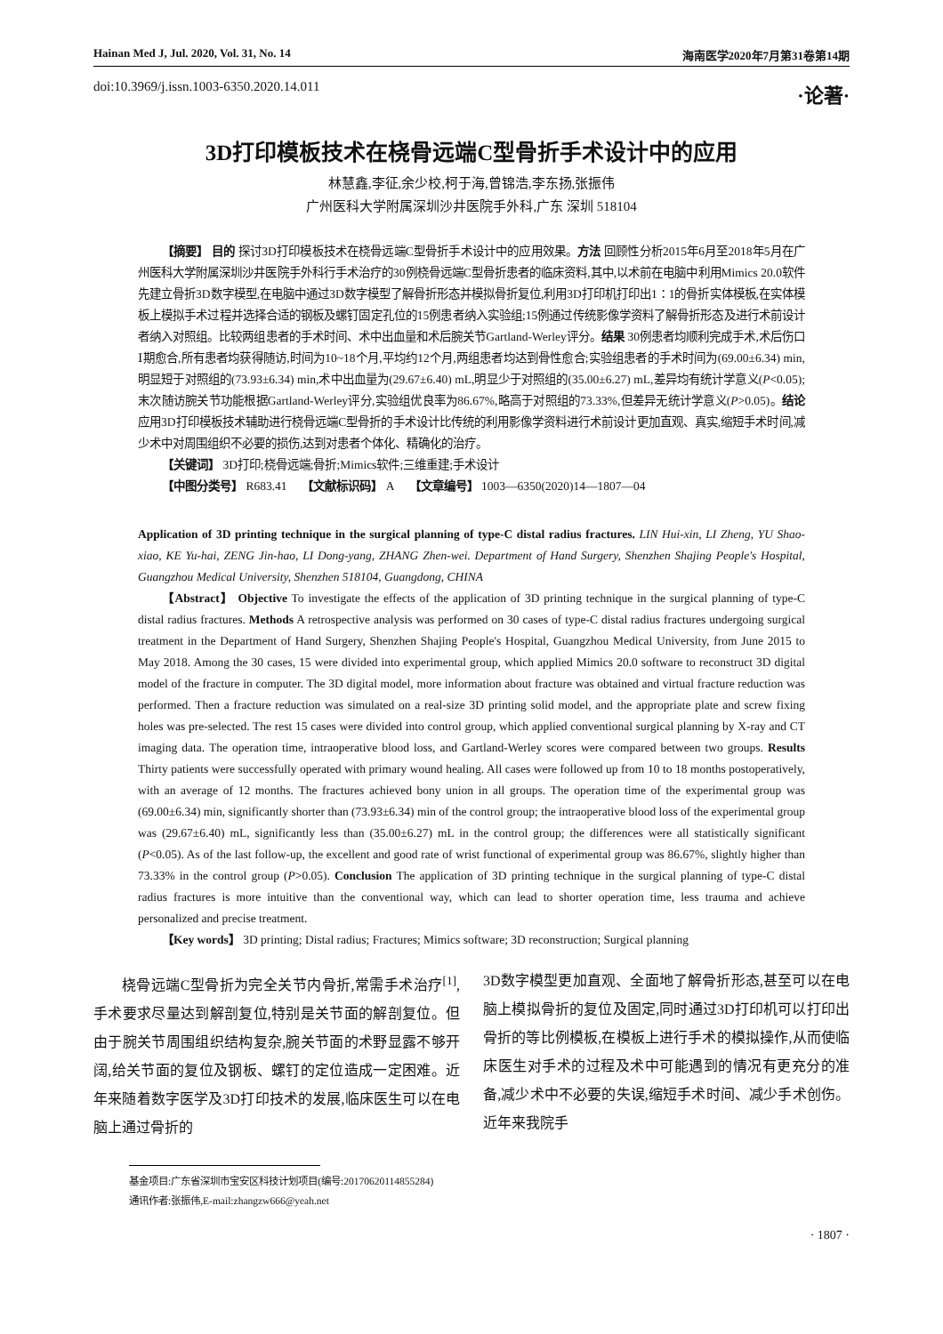Hainan Med J, Jul. 2020, Vol. 31, No. 14 海南医学2020年7月第31卷第14期
doi:10.3969/j.issn.1003-6350.2020.14.011 ·论著·
3D打印模板技术在桡骨远端C型骨折手术设计中的应用
林慧鑫,李征,余少校,柯于海,曾锦浩,李东扬,张振伟
广州医科大学附属深圳沙井医院手外科,广东 深圳 518104
【摘要】 目的 探讨3D打印模板技术在桡骨远端C型骨折手术设计中的应用效果。方法 回顾性分析2015年6月至2018年5月在广州医科大学附属深圳沙井医院手外科行手术治疗的30例桡骨远端C型骨折患者的临床资料,其中,以术前在电脑中利用Mimics 20.0软件先建立骨折3D数字模型,在电脑中通过3D数字模型了解骨折形态并模拟骨折复位,利用3D打印机打印出1∶1的骨折实体模板,在实体模板上模拟手术过程并选择合适的钢板及螺钉固定孔位的15例患者纳入实验组;15例通过传统影像学资料了解骨折形态及进行术前设计者纳入对照组。比较两组患者的手术时间、术中出血量和术后腕关节Gartland-Werley评分。结果 30例患者均顺利完成手术,术后伤口Ⅰ期愈合,所有患者均获得随访,时间为10~18个月,平均约12个月,两组患者均达到骨性愈合;实验组患者的手术时间为(69.00±6.34) min,明显短于对照组的(73.93±6.34) min,术中出血量为(29.67±6.40) mL,明显少于对照组的(35.00±6.27) mL,差异均有统计学意义(P<0.05);末次随访腕关节功能根据Gartland-Werley评分,实验组优良率为86.67%,略高于对照组的73.33%,但差异无统计学意义(P>0.05)。结论 应用3D打印模板技术辅助进行桡骨远端C型骨折的手术设计比传统的利用影像学资料进行术前设计更加直观、真实,缩短手术时间,减少术中对周围组织不必要的损伤,达到对患者个体化、精确化的治疗。
【关键词】 3D打印;桡骨远端;骨折;Mimics软件;三维重建;手术设计
【中图分类号】 R683.41 【文献标识码】 A 【文章编号】 1003—6350(2020)14—1807—04
Application of 3D printing technique in the surgical planning of type-C distal radius fractures. LIN Hui-xin, LI Zheng, YU Shao-xiao, KE Yu-hai, ZENG Jin-hao, LI Dong-yang, ZHANG Zhen-wei. Department of Hand Surgery, Shenzhen Shajing People's Hospital, Guangzhou Medical University, Shenzhen 518104, Guangdong, CHINA
【Abstract】 Objective To investigate the effects of the application of 3D printing technique in the surgical planning of type-C distal radius fractures. Methods A retrospective analysis was performed on 30 cases of type-C distal radius fractures undergoing surgical treatment in the Department of Hand Surgery, Shenzhen Shajing People's Hospital, Guangzhou Medical University, from June 2015 to May 2018. Among the 30 cases, 15 were divided into experimental group, which applied Mimics 20.0 software to reconstruct 3D digital model of the fracture in computer. The 3D digital model, more information about fracture was obtained and virtual fracture reduction was performed. Then a fracture reduction was simulated on a real-size 3D printing solid model, and the appropriate plate and screw fixing holes was pre-selected. The rest 15 cases were divided into control group, which applied conventional surgical planning by X-ray and CT imaging data. The operation time, intraoperative blood loss, and Gartland-Werley scores were compared between two groups. Results Thirty patients were successfully operated with primary wound healing. All cases were followed up from 10 to 18 months postoperatively, with an average of 12 months. The fractures achieved bony union in all groups. The operation time of the experimental group was (69.00±6.34) min, significantly shorter than (73.93±6.34) min of the control group; the intraoperative blood loss of the experimental group was (29.67±6.40) mL, significantly less than (35.00±6.27) mL in the control group; the differences were all statistically significant (P<0.05). As of the last follow-up, the excellent and good rate of wrist functional of experimental group was 86.67%, slightly higher than 73.33% in the control group (P>0.05). Conclusion The application of 3D printing technique in the surgical planning of type-C distal radius fractures is more intuitive than the conventional way, which can lead to shorter operation time, less trauma and achieve personalized and precise treatment.
【Key words】 3D printing; Distal radius; Fractures; Mimics software; 3D reconstruction; Surgical planning
桡骨远端C型骨折为完全关节内骨折,常需手术治疗<sup>[1]</sup>,手术要求尽量达到解剖复位,特别是关节面的解剖复位。但由于腕关节周围组织结构复杂,腕关节面的术野显露不够开阔,给关节面的复位及钢板、螺钉的定位造成一定困难。近年来随着数字医学及3D打印技术的发展,临床医生可以在电脑上通过骨折的
3D数字模型更加直观、全面地了解骨折形态,甚至可以在电脑上模拟骨折的复位及固定,同时通过3D打印机可以打印出骨折的等比例模板,在模板上进行手术的模拟操作,从而使临床医生对手术的过程及术中可能遇到的情况有更充分的准备,减少术中不必要的失误,缩短手术时间、减少手术创伤。近年来我院手
基金项目:广东省深圳市宝安区科技计划项目(编号:20170620114855284)
通讯作者:张振伟,E-mail:zhangzw666@yeah.net
· 1807 ·